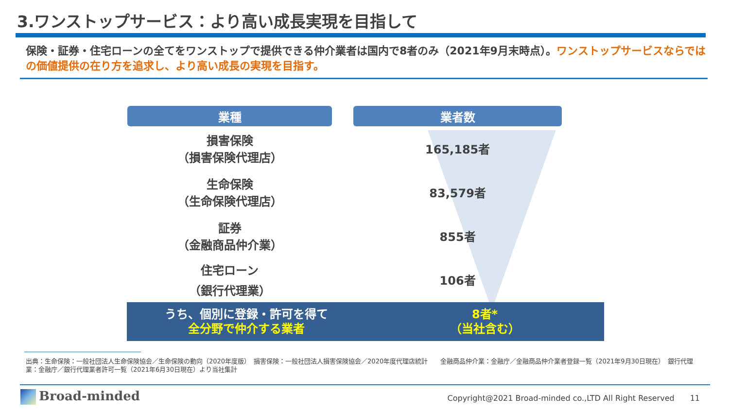3.ワンストップサービス：より高い成長実現を目指して
保険・証券・住宅ローンの全てをワンストップで提供できる仲介業者は国内で8者のみ（2021年9月末時点）。ワンストップサービスならではの価値提供の在り方を追求し、より高い成長の実現を目指す。
| 業種 | 業者数 |
| --- | --- |
| 損害保険 （損害保険代理店） | 165,185者 |
| 生命保険 （生命保険代理店） | 83,579者 |
| 証券 （金融商品仲介業） | 855者 |
| 住宅ローン （銀行代理業） | 106者 |
うち、個別に登録・許可を得て
全分野で仲介する業者
8者*
（当社含む）
出典：生命保険：一般社団法人生命保険協会／生命保険の動向（2020年度版）　損害保険：一般社団法人損害保険協会／2020年度代理店統計　　金融商品仲介業：金融庁／金融商品仲介業者登録一覧（2021年9月30日現在）　銀行代理業：金融庁／銀行代理業者許可一覧（2021年6月30日現在）より当社集計
Broad-minded
Copyright@2021 Broad-minded co.,LTD All Right Reserved　　11